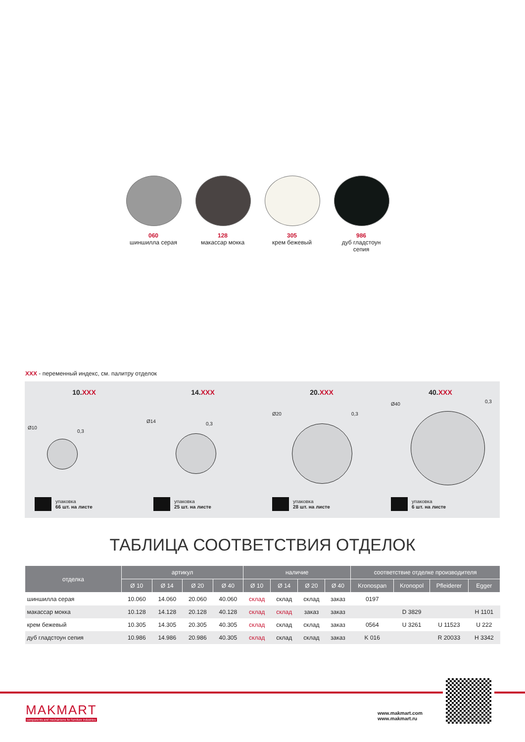060
шиншилла серая
128
макассар мокка
305
крем бежевый
986
дуб гладстоун сепия
XXX - переменный индекс, см. палитру отделок
10.XXX
Ø10
0,3
упаковка
66 шт. на листе
14.XXX
Ø14 0,3
упаковка
25 шт. на листе
20.XXX
Ø20 0,3
упаковка
28 шт. на листе
40.XXX
Ø40 0,3
упаковка
6 шт. на листе
ТАБЛИЦА СООТВЕТСТВИЯ ОТДЕЛОК
| отделка | артикул | | | | наличие | | | | соответствие отделке производителя | | | |
| --- | --- | --- | --- | --- | --- | --- | --- | --- | --- | --- | --- | --- |
| | Ø 10 | Ø 14 | Ø 20 | Ø 40 | Ø 10 | Ø 14 | Ø 20 | Ø 40 | Kronospan | Kronopol | Pfleiderer | Egger |
| шиншилла серая | 10.060 | 14.060 | 20.060 | 40.060 | склад | склад | склад | заказ | 0197 | | | |
| макассар мокка | 10.128 | 14.128 | 20.128 | 40.128 | склад | склад | заказ | заказ | | D 3829 | | H 1101 |
| крем бежевый | 10.305 | 14.305 | 20.305 | 40.305 | склад | склад | склад | заказ | 0564 | U 3261 | U 11523 | U 222 |
| дуб гладстоун сепия | 10.986 | 14.986 | 20.986 | 40.305 | склад | склад | склад | заказ | K 016 | | R 20033 | H 3342 |
MAKMART
components and mechanisms for furniture industries
www.makmart.com
www.makmart.ru